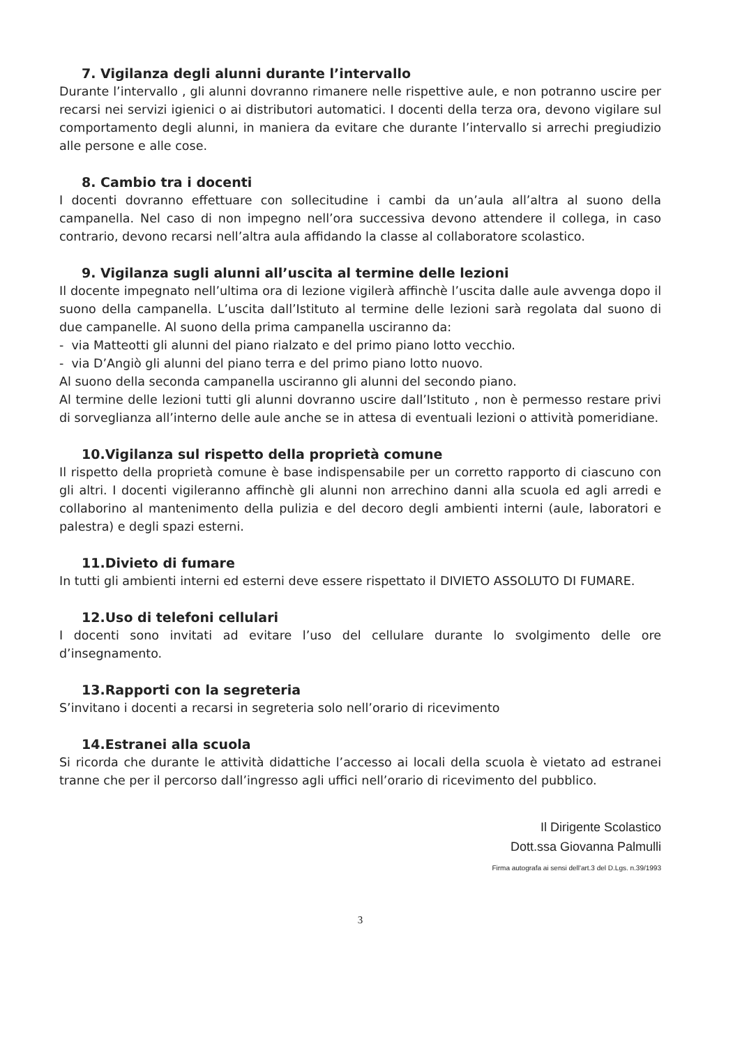7. Vigilanza degli alunni durante l’intervallo
Durante l’intervallo , gli alunni dovranno rimanere nelle rispettive aule, e non potranno uscire per recarsi nei servizi igienici o ai distributori automatici. I docenti della terza ora, devono vigilare sul comportamento degli alunni, in maniera da evitare che durante l’intervallo si arrechi pregiudizio alle persone e alle cose.
8. Cambio tra i docenti
I docenti dovranno effettuare con sollecitudine i cambi da un’aula all’altra al suono della campanella. Nel caso di non impegno nell’ora successiva devono attendere il collega, in caso contrario, devono recarsi nell’altra aula affidando la classe al collaboratore scolastico.
9. Vigilanza sugli alunni all’uscita al termine delle lezioni
Il docente impegnato nell’ultima ora di lezione vigilerà affinchè l’uscita dalle aule avvenga dopo il suono della campanella. L’uscita dall’Istituto al termine delle lezioni sarà regolata dal suono di due campanelle. Al suono della prima campanella usciranno da:
- via Matteotti gli alunni del piano rialzato e del primo piano lotto vecchio.
- via D’Angiò gli alunni del piano terra e del primo piano lotto nuovo.
Al suono della seconda campanella usciranno gli alunni del secondo piano.
Al termine delle lezioni tutti gli alunni dovranno uscire dall’Istituto , non è permesso restare privi di sorveglianza all’interno delle aule anche se in attesa di eventuali lezioni o attività pomeridiane.
10.Vigilanza sul rispetto della proprietà comune
Il rispetto della proprietà comune è base indispensabile per un corretto rapporto di ciascuno con gli altri. I docenti vigileranno affinchè gli alunni non arrechino danni alla scuola ed agli arredi e collaborino al mantenimento della pulizia e del decoro degli ambienti interni (aule, laboratori e palestra) e degli spazi esterni.
11.Divieto di fumare
In tutti gli ambienti interni ed esterni deve essere rispettato il DIVIETO ASSOLUTO DI FUMARE.
12.Uso di telefoni cellulari
I docenti sono invitati ad evitare l’uso del cellulare durante lo svolgimento delle ore d’insegnamento.
13.Rapporti con la segreteria
S’invitano i docenti a recarsi in segreteria solo nell’orario di ricevimento
14.Estranei alla scuola
Si ricorda che durante le attività didattiche l’accesso ai locali della scuola è vietato ad estranei tranne che per il percorso dall’ingresso agli uffici nell’orario di ricevimento del pubblico.
Il Dirigente Scolastico
Dott.ssa Giovanna Palmulli
Firma autografa ai sensi dell'art.3 del D.Lgs. n.39/1993
3